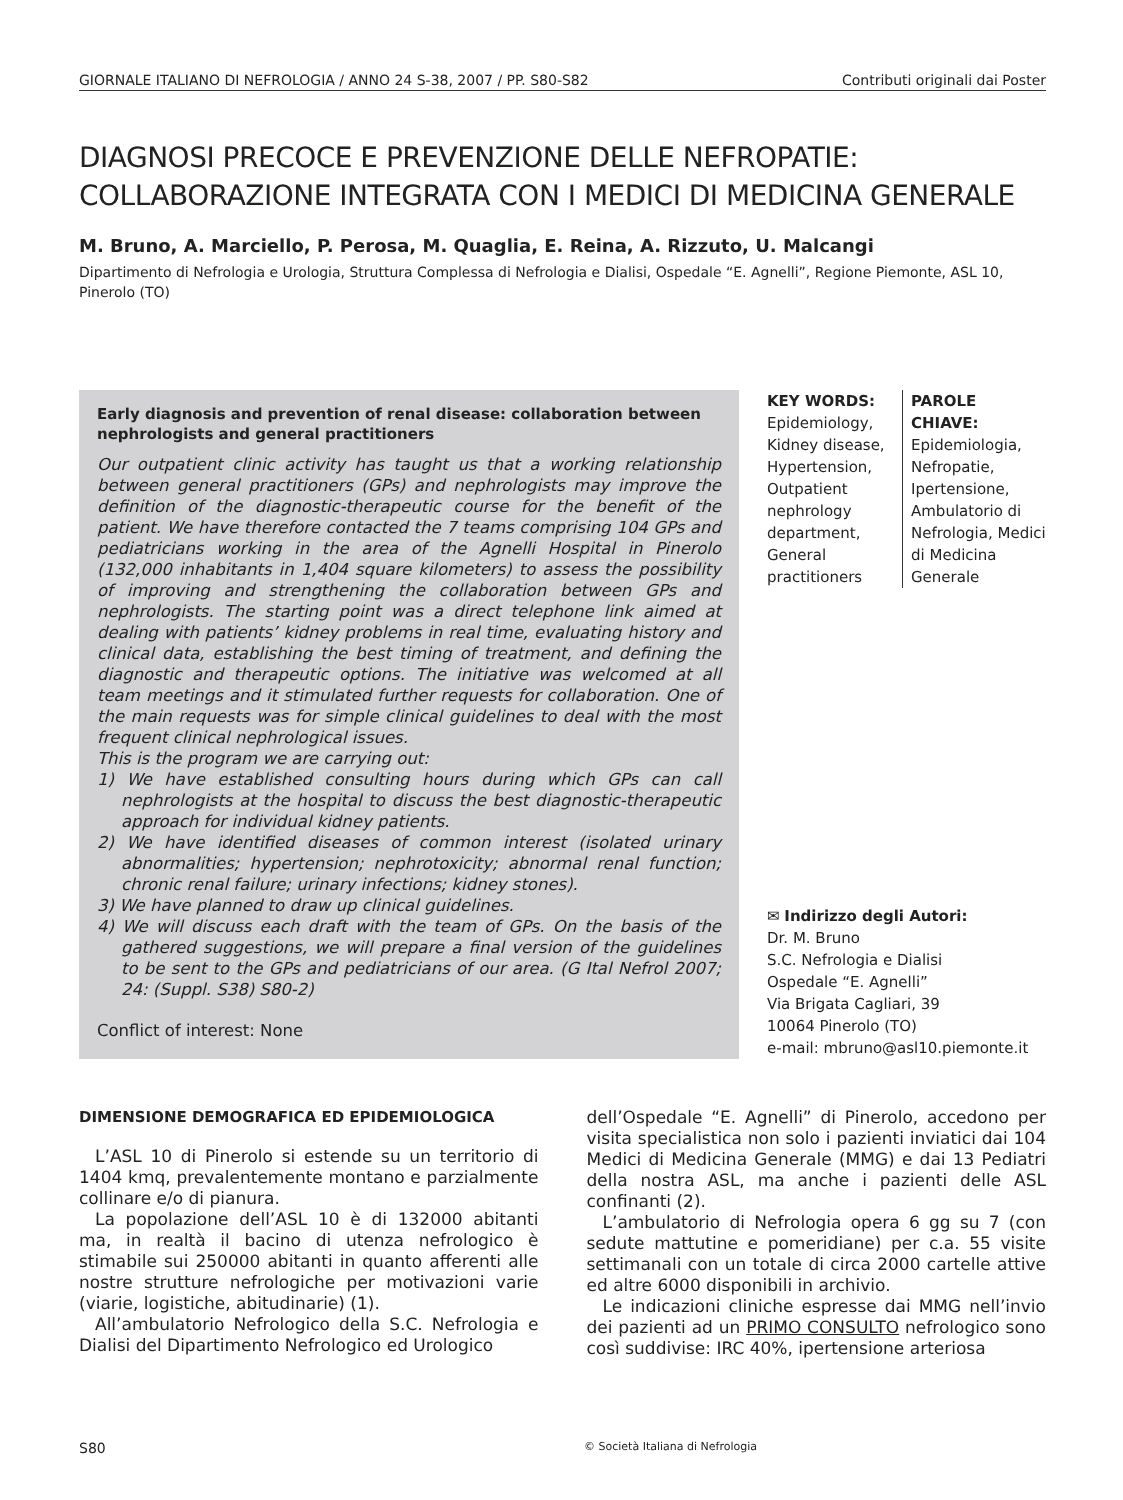GIORNALE ITALIANO DI NEFROLOGIA / ANNO 24 S-38, 2007 / PP. S80-S82 Contributi originali dai Poster
DIAGNOSI PRECOCE E PREVENZIONE DELLE NEFROPATIE:
COLLABORAZIONE INTEGRATA CON I MEDICI DI MEDICINA GENERALE
M. Bruno, A. Marciello, P. Perosa, M. Quaglia, E. Reina, A. Rizzuto, U. Malcangi
Dipartimento di Nefrologia e Urologia, Struttura Complessa di Nefrologia e Dialisi, Ospedale “E. Agnelli”, Regione Piemonte, ASL 10, Pinerolo (TO)
Early diagnosis and prevention of renal disease: collaboration between nephrologists and general practitioners
Our outpatient clinic activity has taught us that a working relationship between general practitioners (GPs) and nephrologists may improve the definition of the diagnostic-therapeutic course for the benefit of the patient. We have therefore contacted the 7 teams comprising 104 GPs and pediatricians working in the area of the Agnelli Hospital in Pinerolo (132,000 inhabitants in 1,404 square kilometers) to assess the possibility of improving and strengthening the collaboration between GPs and nephrologists. The starting point was a direct telephone link aimed at dealing with patients’ kidney problems in real time, evaluating history and clinical data, establishing the best timing of treatment, and defining the diagnostic and therapeutic options. The initiative was welcomed at all team meetings and it stimulated further requests for collaboration. One of the main requests was for simple clinical guidelines to deal with the most frequent clinical nephrological issues.
This is the program we are carrying out:
1) We have established consulting hours during which GPs can call nephrologists at the hospital to discuss the best diagnostic-therapeutic approach for individual kidney patients.
2) We have identified diseases of common interest (isolated urinary abnormalities; hypertension; nephrotoxicity; abnormal renal function; chronic renal failure; urinary infections; kidney stones).
3) We have planned to draw up clinical guidelines.
4) We will discuss each draft with the team of GPs. On the basis of the gathered suggestions, we will prepare a final version of the guidelines to be sent to the GPs and pediatricians of our area. (G Ital Nefrol 2007; 24: (Suppl. S38) S80-2)
Conflict of interest: None
KEY WORDS:
Epidemiology, Kidney disease, Hypertension, Outpatient nephrology department, General practitioners
PAROLE CHIAVE:
Epidemiologia, Nefropatie, Ipertensione, Ambulatorio di Nefrologia, Medici di Medicina Generale
✉ Indirizzo degli Autori:
Dr. M. Bruno
S.C. Nefrologia e Dialisi
Ospedale “E. Agnelli”
Via Brigata Cagliari, 39
10064 Pinerolo (TO)
e-mail: mbruno@asl10.piemonte.it
DIMENSIONE DEMOGRAFICA ED EPIDEMIOLOGICA
L’ASL 10 di Pinerolo si estende su un territorio di 1404 kmq, prevalentemente montano e parzialmente collinare e/o di pianura.
La popolazione dell’ASL 10 è di 132000 abitanti ma, in realtà il bacino di utenza nefrologico è stimabile sui 250000 abitanti in quanto afferenti alle nostre strutture nefrologiche per motivazioni varie (viarie, logistiche, abitudinarie) (1).
All’ambulatorio Nefrologico della S.C. Nefrologia e Dialisi del Dipartimento Nefrologico ed Urologico
dell’Ospedale “E. Agnelli” di Pinerolo, accedono per visita specialistica non solo i pazienti inviatici dai 104 Medici di Medicina Generale (MMG) e dai 13 Pediatri della nostra ASL, ma anche i pazienti delle ASL confinanti (2).
L’ambulatorio di Nefrologia opera 6 gg su 7 (con sedute mattutine e pomeridiane) per c.a. 55 visite settimanali con un totale di circa 2000 cartelle attive ed altre 6000 disponibili in archivio.
Le indicazioni cliniche espresse dai MMG nell’invio dei pazienti ad un PRIMO CONSULTO nefrologico sono così suddivise: IRC 40%, ipertensione arteriosa
S80 © Società Italiana di Nefrologia